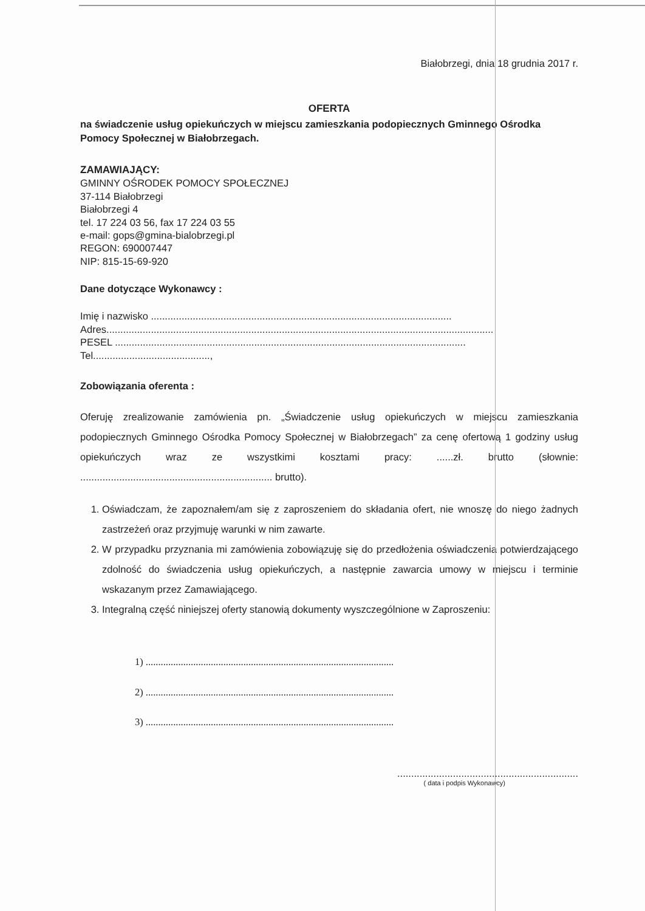Białobrzegi, dnia 18 grudnia 2017 r.
OFERTA
na świadczenie usług opiekuńczych w miejscu zamieszkania podopiecznych Gminnego Ośrodka Pomocy Społecznej w Białobrzegach.
ZAMAWIAJĄCY:
GMINNY OŚRODEK POMOCY SPOŁECZNEJ
37-114 Białobrzegi
Białobrzegi 4
tel. 17 224 03 56, fax 17 224 03 55
e-mail: gops@gmina-bialobrzegi.pl
REGON: 690007447
NIP: 815-15-69-920
Dane dotyczące Wykonawcy :
Imię i nazwisko ............................................................................................................
Adres...........................................................................................................................................
PESEL ..............................................................................................................................
Tel..........................................,
Zobowiązania oferenta :
Oferuję zrealizowanie zamówienia pn. „Świadczenie usług opiekuńczych w miejscu zamieszkania podopiecznych Gminnego Ośrodka Pomocy Społecznej w Białobrzegach” za cenę ofertową 1 godziny usług opiekuńczych wraz ze wszystkimi kosztami pracy: ......zł. brutto (słownie: ..................................................................... brutto).
1. Oświadczam, że zapoznałem/am się z zaproszeniem do składania ofert, nie wnoszę do niego żadnych zastrzeżeń oraz przyjmuję warunki w nim zawarte.
2. W przypadku przyznania mi zamówienia zobowiązuję się do przedłożenia oświadczenia potwierdzającego zdolność do świadczenia usług opiekuńczych, a następnie zawarcia umowy w miejscu i terminie wskazanym przez Zamawiającego.
3. Integralną część niniejszej oferty stanowią dokumenty wyszczególnione w Zaproszeniu:
1) ...................................................................................................
2) ...................................................................................................
3) ...................................................................................................
.................................................................
( data i podpis Wykonawcy)